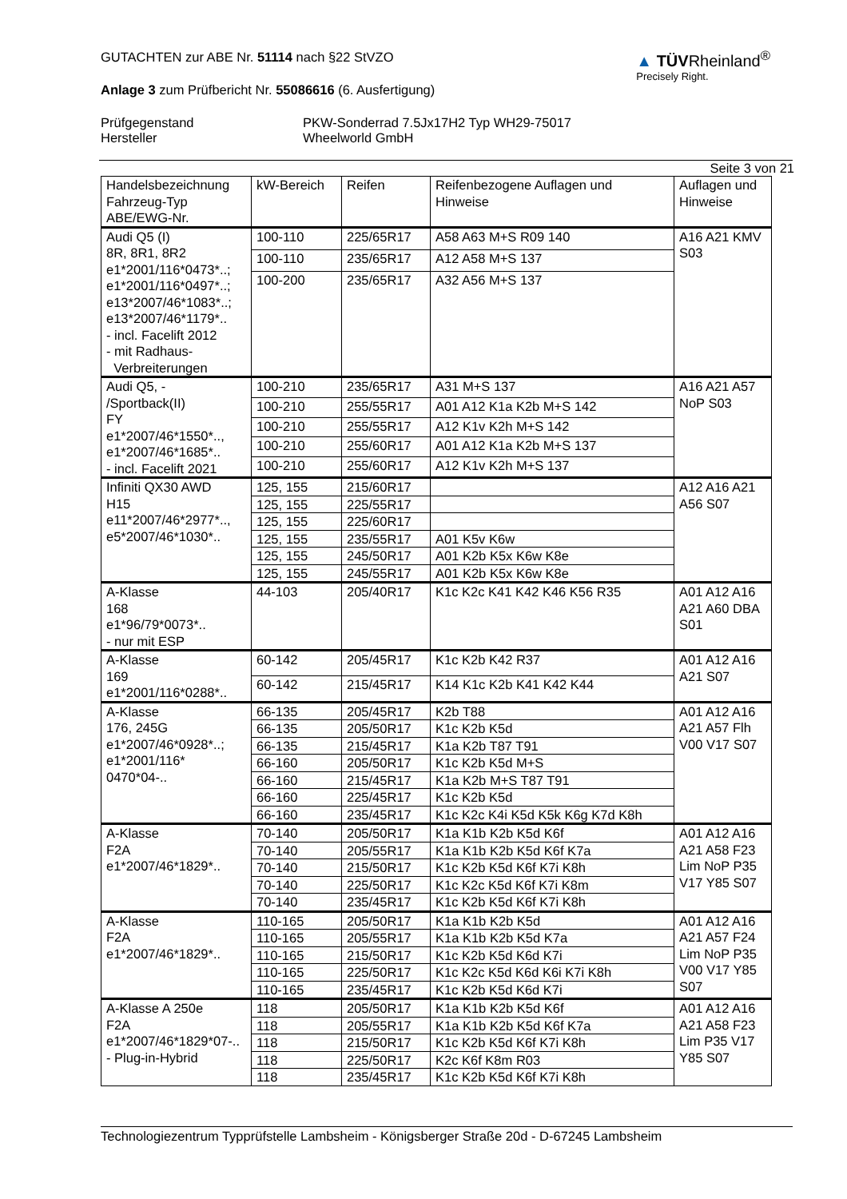GUTACHTEN zur ABE Nr. 51114 nach §22 StVZO
Anlage 3 zum Prüfbericht Nr. 55086616 (6. Ausfertigung)
▲ TÜVRheinland<sup>®</sup>
Precisely Right.
Prüfgegenstand PKW-Sonderrad 7.5Jx17H2 Typ WH29-75017
Hersteller Wheelworld GmbH
Seite 3 von 21
| Handelsbezeichnung Fahrzeug-Typ ABE/EWG-Nr. | kW-Bereich | Reifen | Reifenbezogene Auflagen und Hinweise | Auflagen und Hinweise |
| --- | --- | --- | --- | --- |
| Audi Q5 (I) 8R, 8R1, 8R2 e1*2001/116*0473*..; e1*2001/116*0497*..; e13*2007/46*1083*..; e13*2007/46*1179*.. - incl. Facelift 2012 - mit Radhaus- Verbreiterungen | 100-110 | 225/65R17 | A58 A63 M+S R09 140 | A16 A21 KMV S03 |
| | 100-110 | 235/65R17 | A12 A58 M+S 137 | |
| | 100-200 | 235/65R17 | A32 A56 M+S 137 | |
| Audi Q5, - /Sportback(II) FY e1*2007/46*1550*.., e1*2007/46*1685*.. - incl. Facelift 2021 | 100-210 | 235/65R17 | A31 M+S 137 | A16 A21 A57 NoP S03 |
| | 100-210 | 255/55R17 | A01 A12 K1a K2b M+S 142 | |
| | 100-210 | 255/55R17 | A12 K1v K2h M+S 142 | |
| | 100-210 | 255/60R17 | A01 A12 K1a K2b M+S 137 | |
| | 100-210 | 255/60R17 | A12 K1v K2h M+S 137 | |
| Infiniti QX30 AWD H15 e11*2007/46*2977*.., e5*2007/46*1030*.. | 125, 155 | 215/60R17 | | A12 A16 A21 A56 S07 |
| | 125, 155 | 225/55R17 | | |
| | 125, 155 | 225/60R17 | | |
| | 125, 155 | 235/55R17 | A01 K5v K6w | |
| | 125, 155 | 245/50R17 | A01 K2b K5x K6w K8e | |
| | 125, 155 | 245/55R17 | A01 K2b K5x K6w K8e | |
| A-Klasse 168 e1*96/79*0073*.. - nur mit ESP | 44-103 | 205/40R17 | K1c K2c K41 K42 K46 K56 R35 | A01 A12 A16 A21 A60 DBA S01 |
| A-Klasse 169 e1*2001/116*0288*.. | 60-142 | 205/45R17 | K1c K2b K42 R37 | A01 A12 A16 A21 S07 |
| | 60-142 | 215/45R17 | K14 K1c K2b K41 K42 K44 | |
| A-Klasse 176, 245G e1*2007/46*0928*..; e1*2001/116* 0470*04-.. | 66-135 | 205/45R17 | K2b T88 | A01 A12 A16 A21 A57 Flh V00 V17 S07 |
| | 66-135 | 205/50R17 | K1c K2b K5d | |
| | 66-135 | 215/45R17 | K1a K2b T87 T91 | |
| | 66-160 | 205/50R17 | K1c K2b K5d M+S | |
| | 66-160 | 215/45R17 | K1a K2b M+S T87 T91 | |
| | 66-160 | 225/45R17 | K1c K2b K5d | |
| | 66-160 | 235/45R17 | K1c K2c K4i K5d K5k K6g K7d K8h | |
| A-Klasse F2A e1*2007/46*1829*.. | 70-140 | 205/50R17 | K1a K1b K2b K5d K6f | A01 A12 A16 A21 A58 F23 Lim NoP P35 V17 Y85 S07 |
| | 70-140 | 205/55R17 | K1a K1b K2b K5d K6f K7a | |
| | 70-140 | 215/50R17 | K1c K2b K5d K6f K7i K8h | |
| | 70-140 | 225/50R17 | K1c K2c K5d K6f K7i K8m | |
| | 70-140 | 235/45R17 | K1c K2b K5d K6f K7i K8h | |
| A-Klasse F2A e1*2007/46*1829*.. | 110-165 | 205/50R17 | K1a K1b K2b K5d | A01 A12 A16 A21 A57 F24 Lim NoP P35 V00 V17 Y85 S07 |
| | 110-165 | 205/55R17 | K1a K1b K2b K5d K7a | |
| | 110-165 | 215/50R17 | K1c K2b K5d K6d K7i | |
| | 110-165 | 225/50R17 | K1c K2c K5d K6d K6i K7i K8h | |
| | 110-165 | 235/45R17 | K1c K2b K5d K6d K7i | |
| A-Klasse A 250e F2A e1*2007/46*1829*07-.. - Plug-in-Hybrid | 118 | 205/50R17 | K1a K1b K2b K5d K6f | A01 A12 A16 A21 A58 F23 Lim P35 V17 Y85 S07 |
| | 118 | 205/55R17 | K1a K1b K2b K5d K6f K7a | |
| | 118 | 215/50R17 | K1c K2b K5d K6f K7i K8h | |
| | 118 | 225/50R17 | K2c K6f K8m R03 | |
| | 118 | 235/45R17 | K1c K2b K5d K6f K7i K8h | |
Technologiezentrum Typprüfstelle Lambsheim - Königsberger Straße 20d - D-67245 Lambsheim